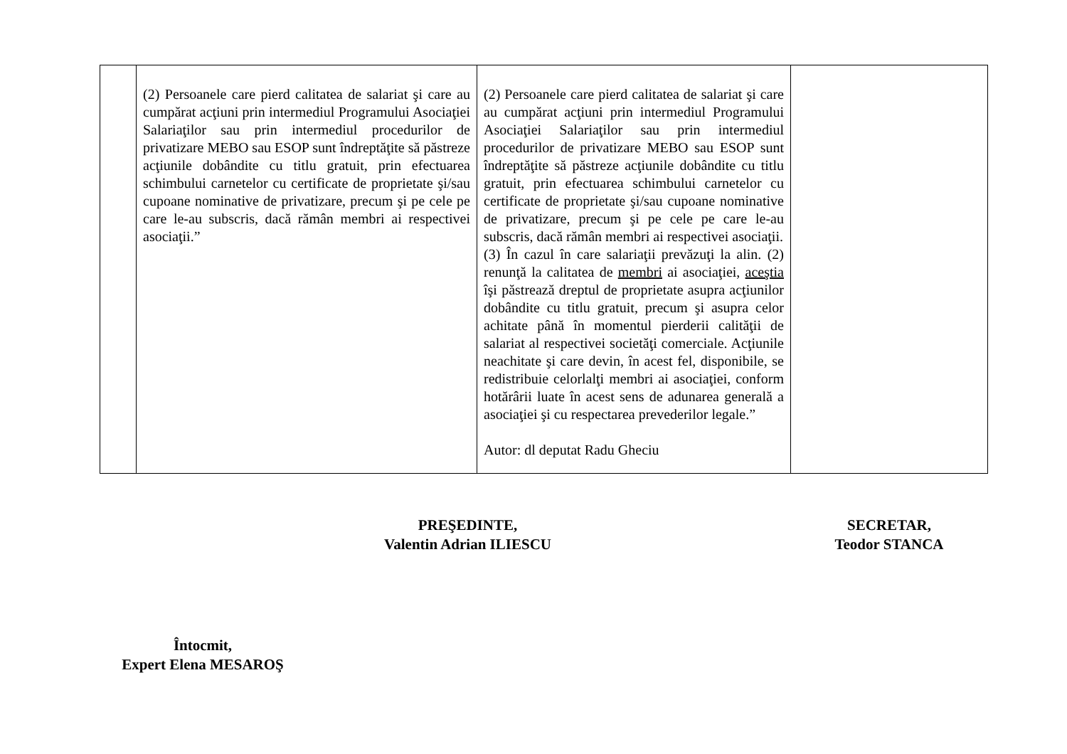| | (2) Persoanele care pierd calitatea de salariat şi care au cumpărat acţiuni prin intermediul Programului Asociaţiei Salariaţilor sau prin intermediul procedurilor de privatizare MEBO sau ESOP sunt îndreptăţite să păstreze acţiunile dobândite cu titlu gratuit, prin efectuarea schimbului carnetelor cu certificate de proprietate şi/sau cupoane nominative de privatizare, precum şi pe cele pe care le-au subscris, dacă rămân membri ai respectivei asociaţii.” | (2) Persoanele care pierd calitatea de salariat şi care au cumpărat acţiuni prin intermediul Programului Asociaţiei Salariaţilor sau prin intermediul procedurilor de privatizare MEBO sau ESOP sunt îndreptăţite să păstreze acţiunile dobândite cu titlu gratuit, prin efectuarea schimbului carnetelor cu certificate de proprietate şi/sau cupoane nominative de privatizare, precum şi pe cele pe care le-au subscris, dacă rămân membri ai respectivei asociaţii. (3) În cazul în care salariaţii prevăzuţi la alin. (2) renunţă la calitatea de membri ai asociaţiei, aceştia îşi păstrează dreptul de proprietate asupra acţiunilor dobândite cu titlu gratuit, precum şi asupra celor achitate până în momentul pierderii calităţii de salariat al respectivei societăţi comerciale. Acţiunile neachitate şi care devin, în acest fel, disponibile, se redistribuie celorlalţi membri ai asociaţiei, conform hotărârii luate în acest sens de adunarea generală a asociaţiei şi cu respectarea prevederilor legale.” Autor: dl deputat Radu Gheciu | |
PREŞEDINTE,
Valentin Adrian ILIESCU
SECRETAR,
Teodor STANCA
Întocmit,
Expert Elena MESAROŞ